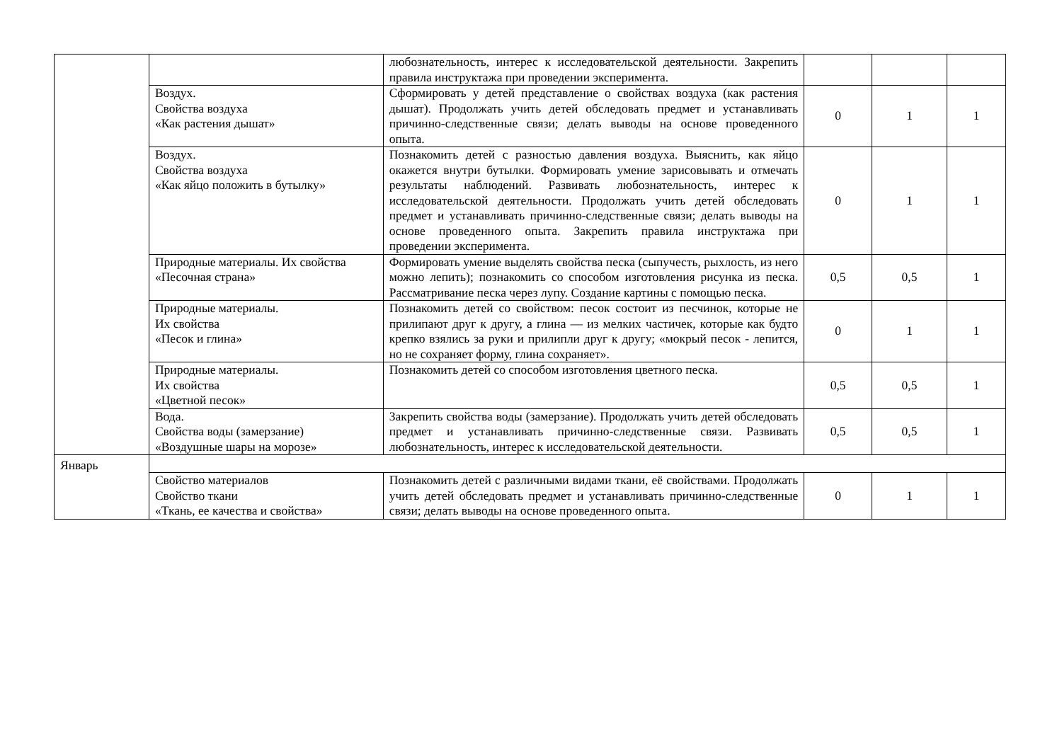| | | любознательность, интерес к исследовательской деятельности. Закрепить правила инструктажа при проведении эксперимента. | | | |
| | Воздух. Свойства воздуха «Как растения дышат» | Сформировать у детей представление о свойствах воздуха (как растения дышат). Продолжать учить детей обследовать предмет и устанавливать причинно-следственные связи; делать выводы на основе проведенного опыта. | 0 | 1 | 1 |
| | Воздух. Свойства воздуха «Как яйцо положить в бутылку» | Познакомить детей с разностью давления воздуха. Выяснить, как яйцо окажется внутри бутылки. Формировать умение зарисовывать и отмечать результаты наблюдений. Развивать любознательность, интерес к исследовательской деятельности. Продолжать учить детей обследовать предмет и устанавливать причинно-следственные связи; делать выводы на основе проведенного опыта. Закрепить правила инструктажа при проведении эксперимента. | 0 | 1 | 1 |
| | Природные материалы. Их свойства «Песочная страна» | Формировать умение выделять свойства песка (сыпучесть, рыхлость, из него можно лепить); познакомить со способом изготовления рисунка из песка. Рассматривание песка через лупу. Создание картины с помощью песка. | 0,5 | 0,5 | 1 |
| | Природные материалы. Их свойства «Песок и глина» | Познакомить детей со свойством: песок состоит из песчинок, которые не прилипают друг к другу, а глина — из мелких частичек, которые как будто крепко взялись за руки и прилипли друг к другу; «мокрый песок - лепится, но не сохраняет форму, глина сохраняет». | 0 | 1 | 1 |
| | Природные материалы. Их свойства «Цветной песок» | Познакомить детей со способом изготовления цветного песка. | 0,5 | 0,5 | 1 |
| | Вода. Свойства воды (замерзание) «Воздушные шары на морозе» | Закрепить свойства воды (замерзание). Продолжать учить детей обследовать предмет и устанавливать причинно-следственные связи. Развивать любознательность, интерес к исследовательской деятельности. | 0,5 | 0,5 | 1 |
| Январь | | | | | |
| | Свойство материалов Свойство ткани «Ткань, ее качества и свойства» | Познакомить детей с различными видами ткани, её свойствами. Продолжать учить детей обследовать предмет и устанавливать причинно-следственные связи; делать выводы на основе проведенного опыта. | 0 | 1 | 1 |